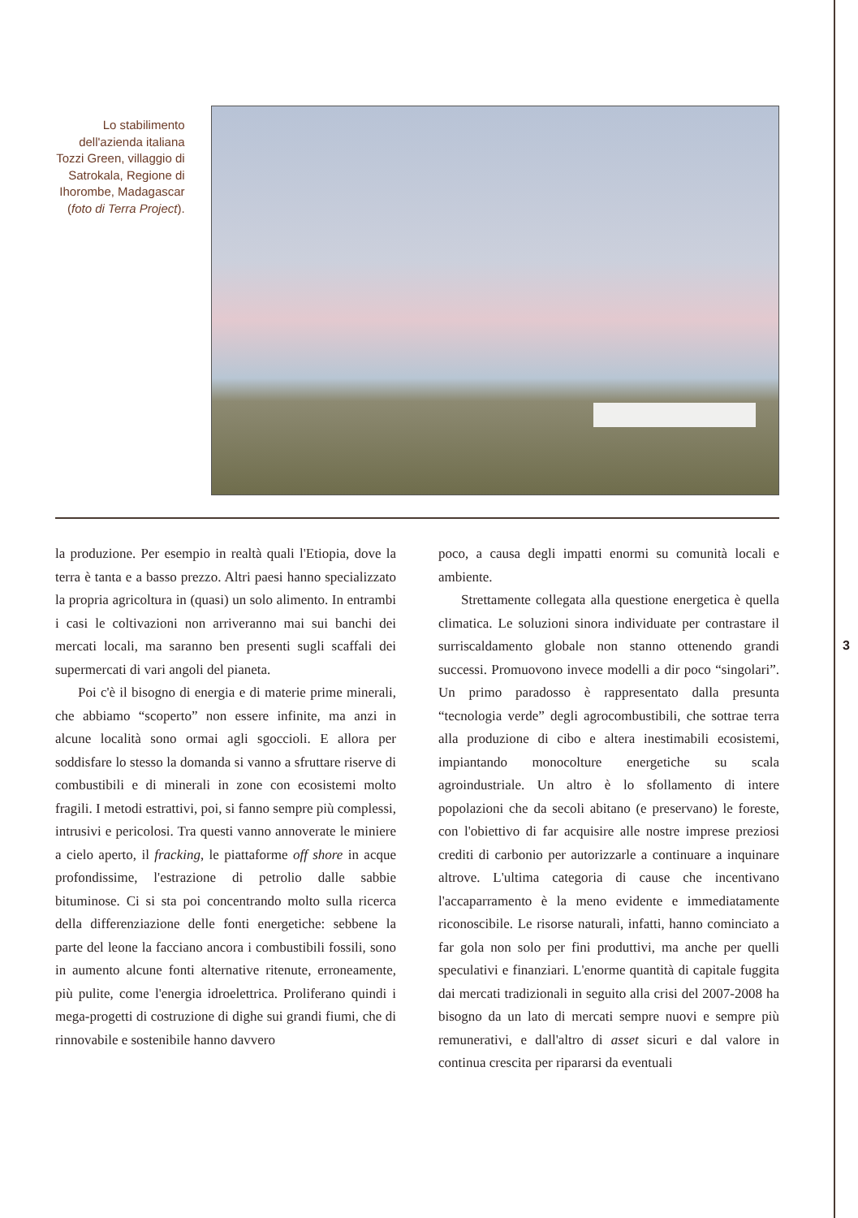Lo stabilimento dell'azienda italiana Tozzi Green, villaggio di Satrokala, Regione di Ihorombe, Madagascar (foto di Terra Project).
la produzione. Per esempio in realtà quali l'Etiopia, dove la terra è tanta e a basso prezzo. Altri paesi hanno specializzato la propria agricoltura in (quasi) un solo alimento. In entrambi i casi le coltivazioni non arriveranno mai sui banchi dei mercati locali, ma saranno ben presenti sugli scaffali dei supermercati di vari angoli del pianeta.
Poi c'è il bisogno di energia e di materie prime minerali, che abbiamo “scoperto” non essere infinite, ma anzi in alcune località sono ormai agli sgoccioli. E allora per soddisfare lo stesso la domanda si vanno a sfruttare riserve di combustibili e di minerali in zone con ecosistemi molto fragili. I metodi estrattivi, poi, si fanno sempre più complessi, intrusivi e pericolosi. Tra questi vanno annoverate le miniere a cielo aperto, il fracking, le piattaforme off shore in acque profondissime, l'estrazione di petrolio dalle sabbie bituminose. Ci si sta poi concentrando molto sulla ricerca della differenziazione delle fonti energetiche: sebbene la parte del leone la facciano ancora i combustibili fossili, sono in aumento alcune fonti alternative ritenute, erroneamente, più pulite, come l'energia idroelettrica. Proliferano quindi i mega-progetti di costruzione di dighe sui grandi fiumi, che di rinnovabile e sostenibile hanno davvero
poco, a causa degli impatti enormi su comunità locali e ambiente.
Strettamente collegata alla questione energetica è quella climatica. Le soluzioni sinora individuate per contrastare il surriscaldamento globale non stanno ottenendo grandi successi. Promuovono invece modelli a dir poco “singolari”. Un primo paradosso è rappresentato dalla presunta “tecnologia verde” degli agrocombustibili, che sottrae terra alla produzione di cibo e altera inestimabili ecosistemi, impiantando monocolture energetiche su scala agroindustriale. Un altro è lo sfollamento di intere popolazioni che da secoli abitano (e preservano) le foreste, con l'obiettivo di far acquisire alle nostre imprese preziosi crediti di carbonio per autorizzarle a continuare a inquinare altrove. L'ultima categoria di cause che incentivano l'accaparramento è la meno evidente e immediatamente riconoscibile. Le risorse naturali, infatti, hanno cominciato a far gola non solo per fini produttivi, ma anche per quelli speculativi e finanziari. L'enorme quantità di capitale fuggita dai mercati tradizionali in seguito alla crisi del 2007-2008 ha bisogno da un lato di mercati sempre nuovi e sempre più remunerativi, e dall'altro di asset sicuri e dal valore in continua crescita per ripararsi da eventuali
3